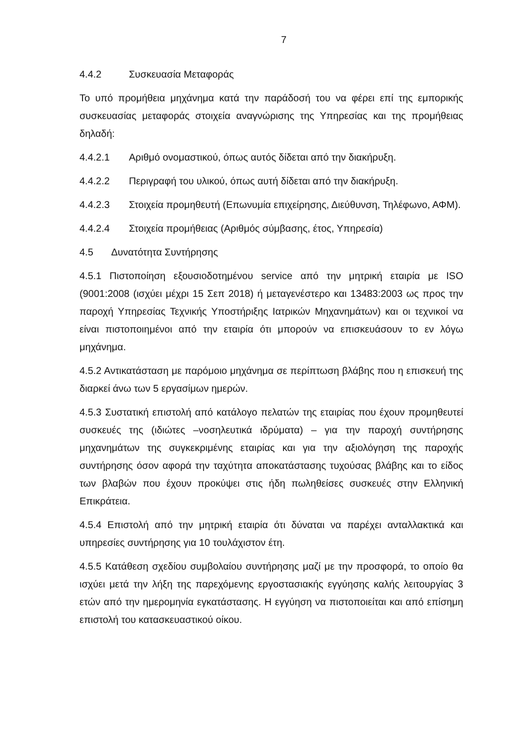7
4.4.2 Συσκευασία Μεταφοράς
Το υπό προμήθεια μηχάνημα κατά την παράδοσή του να φέρει επί της εμπορικής συσκευασίας μεταφοράς στοιχεία αναγνώρισης της Υπηρεσίας και της προμήθειας δηλαδή:
4.4.2.1 Αριθμό ονομαστικού, όπως αυτός δίδεται από την διακήρυξη.
4.4.2.2 Περιγραφή του υλικού, όπως αυτή δίδεται από την διακήρυξη.
4.4.2.3 Στοιχεία προμηθευτή (Επωνυμία επιχείρησης, Διεύθυνση, Τηλέφωνο, ΑΦΜ).
4.4.2.4 Στοιχεία προμήθειας (Αριθμός σύμβασης, έτος, Υπηρεσία)
4.5 Δυνατότητα Συντήρησης
4.5.1 Πιστοποίηση εξουσιοδοτημένου service από την μητρική εταιρία με ISO (9001:2008 (ισχύει μέχρι 15 Σεπ 2018) ή μεταγενέστερο και 13483:2003 ως προς την παροχή Υπηρεσίας Τεχνικής Υποστήριξης Ιατρικών Μηχανημάτων) και οι τεχνικοί να είναι πιστοποιημένοι από την εταιρία ότι μπορούν να επισκευάσουν το εν λόγω μηχάνημα.
4.5.2 Αντικατάσταση με παρόμοιο μηχάνημα σε περίπτωση βλάβης που η επισκευή της διαρκεί άνω των 5 εργασίμων ημερών.
4.5.3 Συστατική επιστολή από κατάλογο πελατών της εταιρίας που έχουν προμηθευτεί συσκευές της (ιδιώτες –νοσηλευτικά ιδρύματα) – για την παροχή συντήρησης μηχανημάτων της συγκεκριμένης εταιρίας και για την αξιολόγηση της παροχής συντήρησης όσον αφορά την ταχύτητα αποκατάστασης τυχούσας βλάβης και το είδος των βλαβών που έχουν προκύψει στις ήδη πωληθείσες συσκευές στην Ελληνική Επικράτεια.
4.5.4 Επιστολή από την μητρική εταιρία ότι δύναται να παρέχει ανταλλακτικά και υπηρεσίες συντήρησης για 10 τουλάχιστον έτη.
4.5.5 Κατάθεση σχεδίου συμβολαίου συντήρησης μαζί με την προσφορά, το οποίο θα ισχύει μετά την λήξη της παρεχόμενης εργοστασιακής εγγύησης καλής λειτουργίας 3 ετών από την ημερομηνία εγκατάστασης. Η εγγύηση να πιστοποιείται και από επίσημη επιστολή του κατασκευαστικού οίκου.